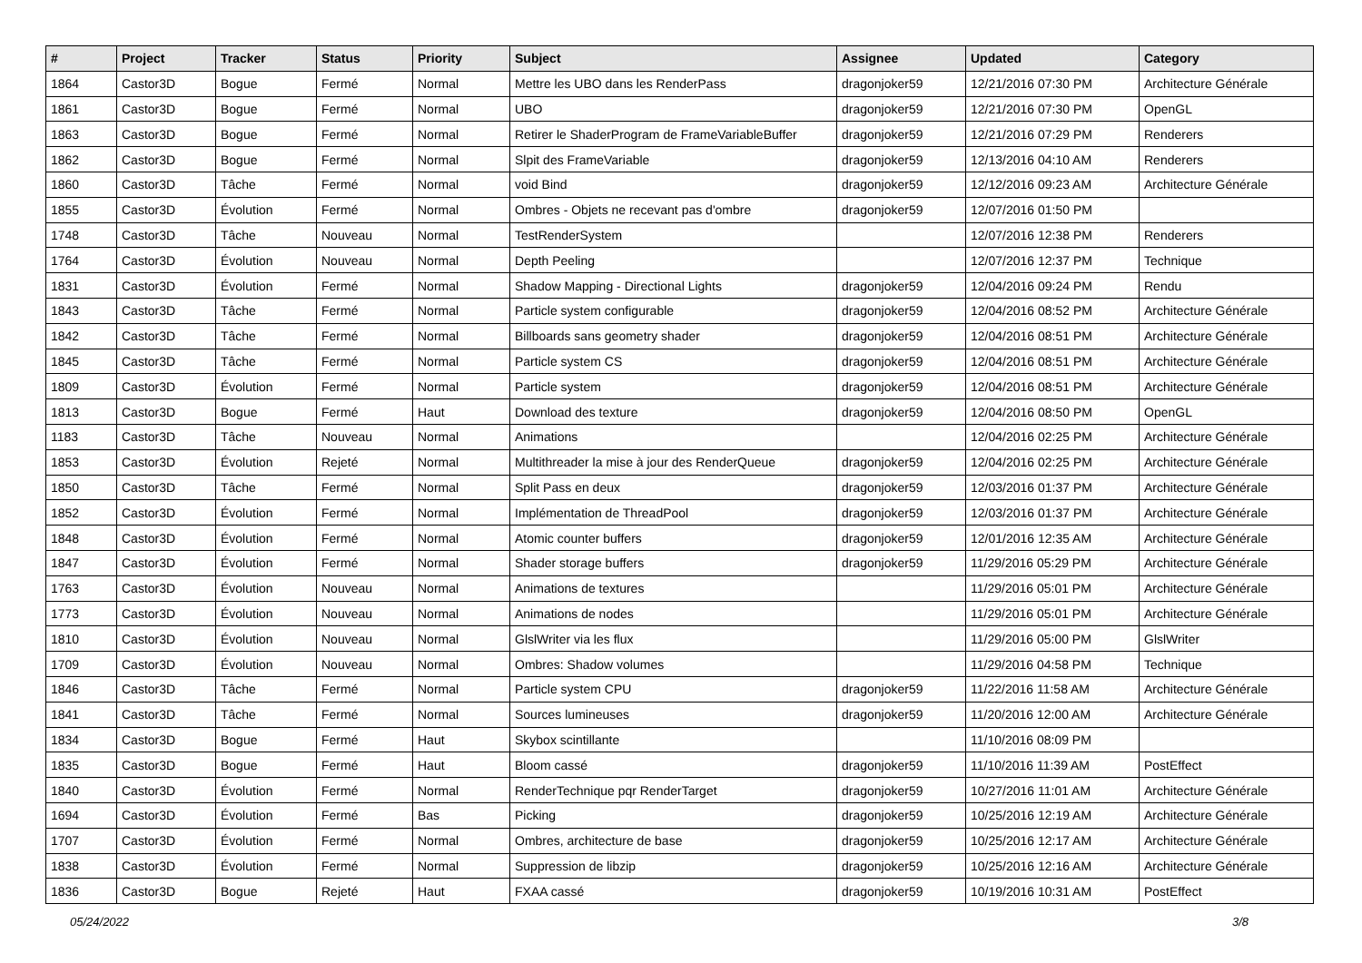| # | Project | Tracker | Status | Priority | Subject | Assignee | Updated | Category |
| --- | --- | --- | --- | --- | --- | --- | --- | --- |
| 1864 | Castor3D | Bogue | Fermé | Normal | Mettre les UBO dans les RenderPass | dragonjoker59 | 12/21/2016 07:30 PM | Architecture Générale |
| 1861 | Castor3D | Bogue | Fermé | Normal | UBO | dragonjoker59 | 12/21/2016 07:30 PM | OpenGL |
| 1863 | Castor3D | Bogue | Fermé | Normal | Retirer le ShaderProgram de FrameVariableBuffer | dragonjoker59 | 12/21/2016 07:29 PM | Renderers |
| 1862 | Castor3D | Bogue | Fermé | Normal | Slpit des FrameVariable | dragonjoker59 | 12/13/2016 04:10 AM | Renderers |
| 1860 | Castor3D | Tâche | Fermé | Normal | void Bind | dragonjoker59 | 12/12/2016 09:23 AM | Architecture Générale |
| 1855 | Castor3D | Évolution | Fermé | Normal | Ombres - Objets ne recevant pas d'ombre | dragonjoker59 | 12/07/2016 01:50 PM | |
| 1748 | Castor3D | Tâche | Nouveau | Normal | TestRenderSystem | | 12/07/2016 12:38 PM | Renderers |
| 1764 | Castor3D | Évolution | Nouveau | Normal | Depth Peeling | | 12/07/2016 12:37 PM | Technique |
| 1831 | Castor3D | Évolution | Fermé | Normal | Shadow Mapping - Directional Lights | dragonjoker59 | 12/04/2016 09:24 PM | Rendu |
| 1843 | Castor3D | Tâche | Fermé | Normal | Particle system configurable | dragonjoker59 | 12/04/2016 08:52 PM | Architecture Générale |
| 1842 | Castor3D | Tâche | Fermé | Normal | Billboards sans geometry shader | dragonjoker59 | 12/04/2016 08:51 PM | Architecture Générale |
| 1845 | Castor3D | Tâche | Fermé | Normal | Particle system CS | dragonjoker59 | 12/04/2016 08:51 PM | Architecture Générale |
| 1809 | Castor3D | Évolution | Fermé | Normal | Particle system | dragonjoker59 | 12/04/2016 08:51 PM | Architecture Générale |
| 1813 | Castor3D | Bogue | Fermé | Haut | Download des texture | dragonjoker59 | 12/04/2016 08:50 PM | OpenGL |
| 1183 | Castor3D | Tâche | Nouveau | Normal | Animations | | 12/04/2016 02:25 PM | Architecture Générale |
| 1853 | Castor3D | Évolution | Rejeté | Normal | Multithreader la mise à jour des RenderQueue | dragonjoker59 | 12/04/2016 02:25 PM | Architecture Générale |
| 1850 | Castor3D | Tâche | Fermé | Normal | Split Pass en deux | dragonjoker59 | 12/03/2016 01:37 PM | Architecture Générale |
| 1852 | Castor3D | Évolution | Fermé | Normal | Implémentation de ThreadPool | dragonjoker59 | 12/03/2016 01:37 PM | Architecture Générale |
| 1848 | Castor3D | Évolution | Fermé | Normal | Atomic counter buffers | dragonjoker59 | 12/01/2016 12:35 AM | Architecture Générale |
| 1847 | Castor3D | Évolution | Fermé | Normal | Shader storage buffers | dragonjoker59 | 11/29/2016 05:29 PM | Architecture Générale |
| 1763 | Castor3D | Évolution | Nouveau | Normal | Animations de textures | | 11/29/2016 05:01 PM | Architecture Générale |
| 1773 | Castor3D | Évolution | Nouveau | Normal | Animations de nodes | | 11/29/2016 05:01 PM | Architecture Générale |
| 1810 | Castor3D | Évolution | Nouveau | Normal | GlslWriter via les flux | | 11/29/2016 05:00 PM | GlslWriter |
| 1709 | Castor3D | Évolution | Nouveau | Normal | Ombres: Shadow volumes | | 11/29/2016 04:58 PM | Technique |
| 1846 | Castor3D | Tâche | Fermé | Normal | Particle system CPU | dragonjoker59 | 11/22/2016 11:58 AM | Architecture Générale |
| 1841 | Castor3D | Tâche | Fermé | Normal | Sources lumineuses | dragonjoker59 | 11/20/2016 12:00 AM | Architecture Générale |
| 1834 | Castor3D | Bogue | Fermé | Haut | Skybox scintillante | | 11/10/2016 08:09 PM | |
| 1835 | Castor3D | Bogue | Fermé | Haut | Bloom cassé | dragonjoker59 | 11/10/2016 11:39 AM | PostEffect |
| 1840 | Castor3D | Évolution | Fermé | Normal | RenderTechnique pqr RenderTarget | dragonjoker59 | 10/27/2016 11:01 AM | Architecture Générale |
| 1694 | Castor3D | Évolution | Fermé | Bas | Picking | dragonjoker59 | 10/25/2016 12:19 AM | Architecture Générale |
| 1707 | Castor3D | Évolution | Fermé | Normal | Ombres, architecture de base | dragonjoker59 | 10/25/2016 12:17 AM | Architecture Générale |
| 1838 | Castor3D | Évolution | Fermé | Normal | Suppression de libzip | dragonjoker59 | 10/25/2016 12:16 AM | Architecture Générale |
| 1836 | Castor3D | Bogue | Rejeté | Haut | FXAA cassé | dragonjoker59 | 10/19/2016 10:31 AM | PostEffect |
05/24/2022 3/8